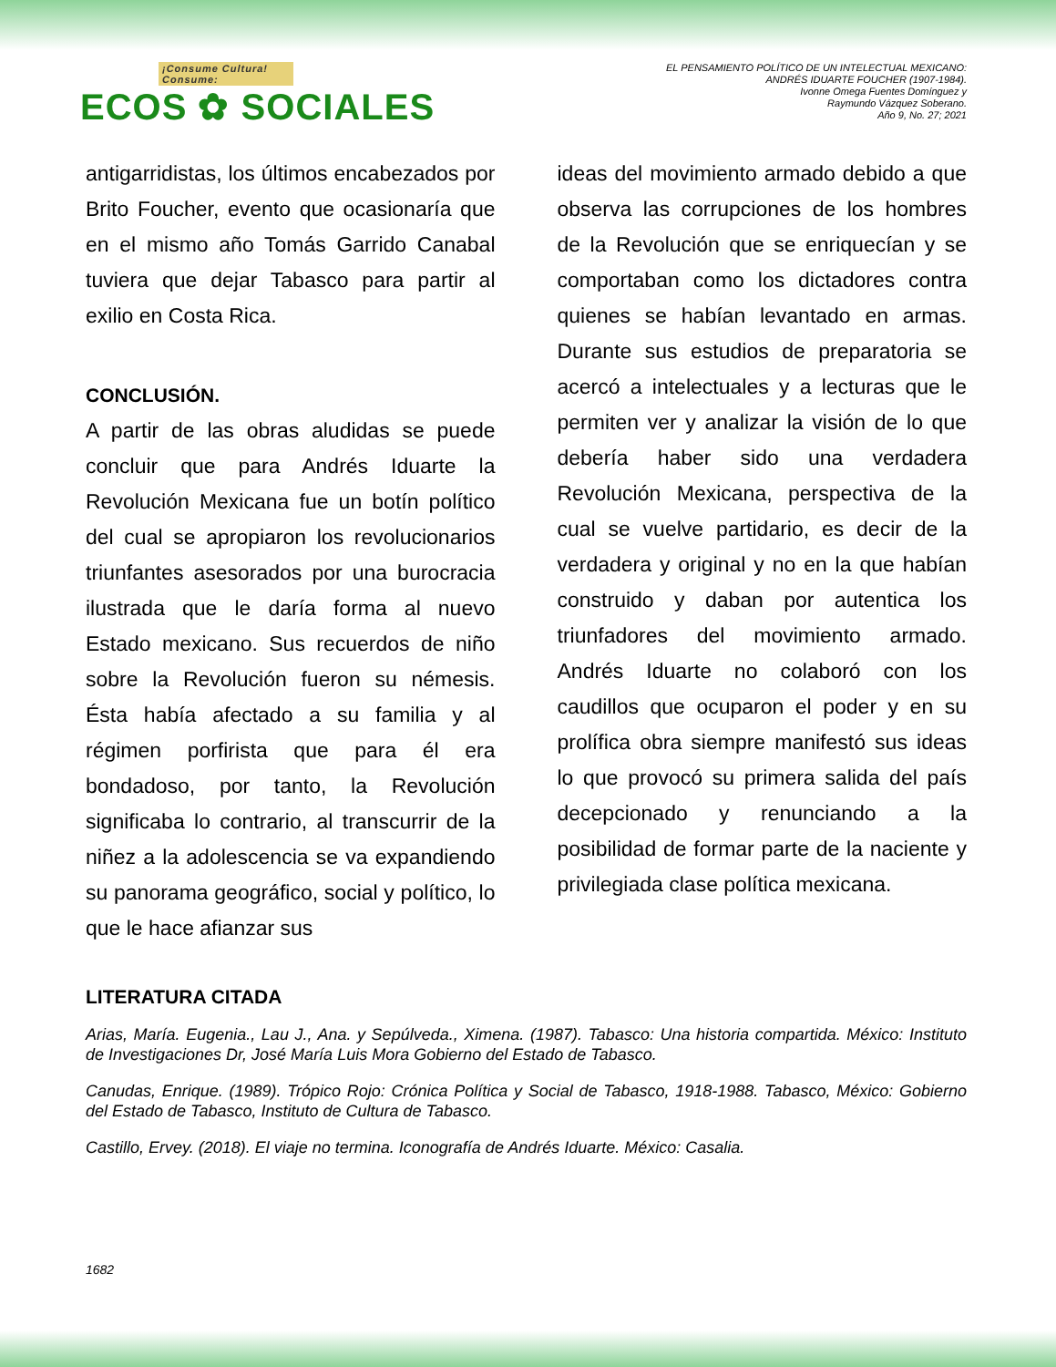¡Consume Cultura! Consume:
ECOS ✿ SOCIALES
EL PENSAMIENTO POLÍTICO DE UN INTELECTUAL MEXICANO:
ANDRÉS IDUARTE FOUCHER (1907-1984).
Ivonne Omega Fuentes Domínguez y
Raymundo Vázquez Soberano.
Año 9, No. 27; 2021
antigarridistas, los últimos encabezados por Brito Foucher, evento que ocasionaría que en el mismo año Tomás Garrido Canabal tuviera que dejar Tabasco para partir al exilio en Costa Rica.
CONCLUSIÓN.
A partir de las obras aludidas se puede concluir que para Andrés Iduarte la Revolución Mexicana fue un botín político del cual se apropiaron los revolucionarios triunfantes asesorados por una burocracia ilustrada que le daría forma al nuevo Estado mexicano. Sus recuerdos de niño sobre la Revolución fueron su némesis. Ésta había afectado a su familia y al régimen porfirista que para él era bondadoso, por tanto, la Revolución significaba lo contrario, al transcurrir de la niñez a la adolescencia se va expandiendo su panorama geográfico, social y político, lo que le hace afianzar sus
ideas del movimiento armado debido a que observa las corrupciones de los hombres de la Revolución que se enriquecían y se comportaban como los dictadores contra quienes se habían levantado en armas. Durante sus estudios de preparatoria se acercó a intelectuales y a lecturas que le permiten ver y analizar la visión de lo que debería haber sido una verdadera Revolución Mexicana, perspectiva de la cual se vuelve partidario, es decir de la verdadera y original y no en la que habían construido y daban por autentica los triunfadores del movimiento armado. Andrés Iduarte no colaboró con los caudillos que ocuparon el poder y en su prolífica obra siempre manifestó sus ideas lo que provocó su primera salida del país decepcionado y renunciando a la posibilidad de formar parte de la naciente y privilegiada clase política mexicana.
LITERATURA CITADA
Arias, María. Eugenia., Lau J., Ana. y Sepúlveda., Ximena. (1987). Tabasco: Una historia compartida. México: Instituto de Investigaciones Dr, José María Luis Mora Gobierno del Estado de Tabasco.
Canudas, Enrique. (1989). Trópico Rojo: Crónica Política y Social de Tabasco, 1918-1988. Tabasco, México: Gobierno del Estado de Tabasco, Instituto de Cultura de Tabasco.
Castillo, Ervey. (2018). El viaje no termina. Iconografía de Andrés Iduarte. México: Casalia.
1682